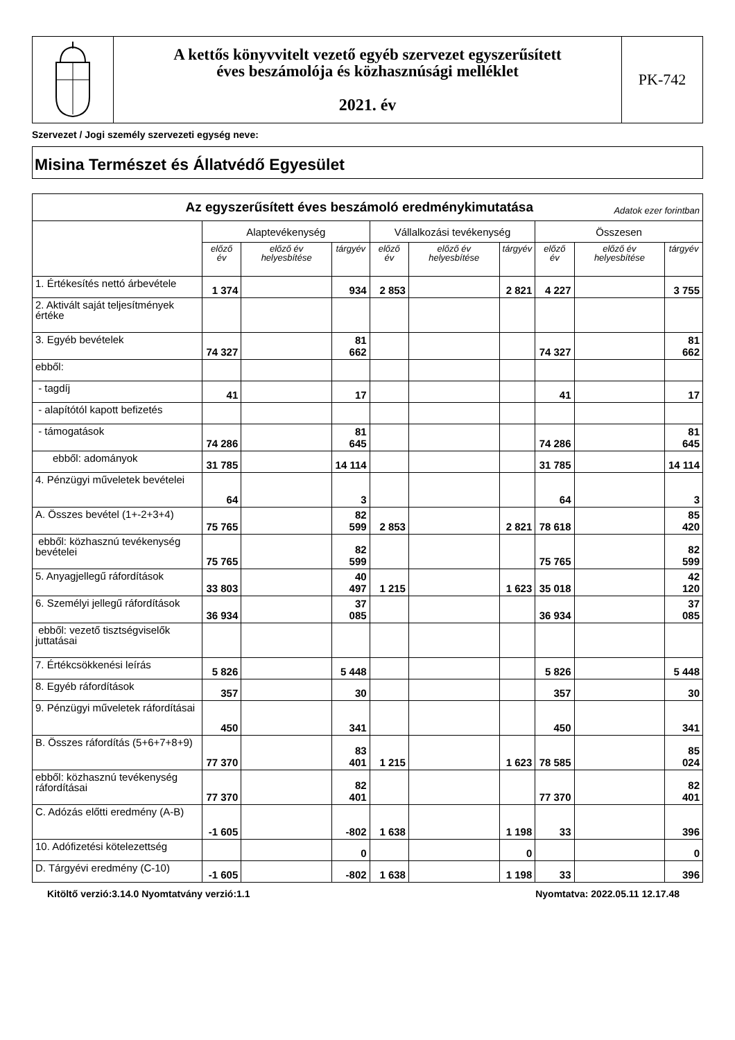A kettős könyvvitelt vezető egyéb szervezet egyszerűsített
éves beszámolója és közhasznúsági melléklet
2021. év
PK-742
Szervezet / Jogi személy szervezeti egység neve:
Misina Természet és Állatvédő Egyesület
| Az egyszerűsített éves beszámoló eredménykimutatása Adatok ezer forintban | | | | | | | | | |
| --- | --- | --- | --- | --- | --- | --- | --- | --- | --- |
| | Alaptevékenység | | | Vállalkozási tevékenység | | | Összesen | | |
| | előző év | előző év helyesbítése | tárgyév | előző év | előző év helyesbítése | tárgyév | előző év | előző év helyesbítése | tárgyév |
| 1. Értékesítés nettó árbevétele | 1 374 | | 934 | 2 853 | | 2 821 | 4 227 | | 3 755 |
| 2. Aktivált saját teljesítmények értéke | | | | | | | | | |
| 3. Egyéb bevételek | 74 327 | | 81 662 | | | | 74 327 | | 81 662 |
| ebből: | | | | | | | | | |
| - tagdíj | 41 | | 17 | | | | 41 | | 17 |
| - alapítótól kapott befizetés | | | | | | | | | |
| - támogatások | 74 286 | | 81 645 | | | | 74 286 | | 81 645 |
| ebből: adományok | 31 785 | | 14 114 | | | | 31 785 | | 14 114 |
| 4. Pénzügyi műveletek bevételei | 64 | | 3 | | | | 64 | | 3 |
| A. Összes bevétel (1+-2+3+4) | 75 765 | | 82 599 | 2 853 | | 2 821 | 78 618 | | 85 420 |
| ebből: közhasznú tevékenység bevételei | 75 765 | | 82 599 | | | | 75 765 | | 82 599 |
| 5. Anyagjellegű ráfordítások | 33 803 | | 40 497 | 1 215 | | 1 623 | 35 018 | | 42 120 |
| 6. Személyi jellegű ráfordítások | 36 934 | | 37 085 | | | | 36 934 | | 37 085 |
| ebből: vezető tisztségviselők juttatásai | | | | | | | | | |
| 7. Értékcsökkenési leírás | 5 826 | | 5 448 | | | | 5 826 | | 5 448 |
| 8. Egyéb ráfordítások | 357 | | 30 | | | | 357 | | 30 |
| 9. Pénzügyi műveletek ráfordításai | 450 | | 341 | | | | 450 | | 341 |
| B. Összes ráfordítás (5+6+7+8+9) | 77 370 | | 83 401 | 1 215 | | 1 623 | 78 585 | | 85 024 |
| ebből: közhasznú tevékenység ráfordításai | 77 370 | | 82 401 | | | | 77 370 | | 82 401 |
| C. Adózás előtti eredmény (A-B) | -1 605 | | -802 | 1 638 | | 1 198 | 33 | | 396 |
| 10. Adófizetési kötelezettség | | | 0 | | | 0 | | | 0 |
| D. Tárgyévi eredmény (C-10) | -1 605 | | -802 | 1 638 | | 1 198 | 33 | | 396 |
Kitöltő verzió:3.14.0 Nyomtatvány verzió:1.1 Nyomtatva: 2022.05.11 12.17.48